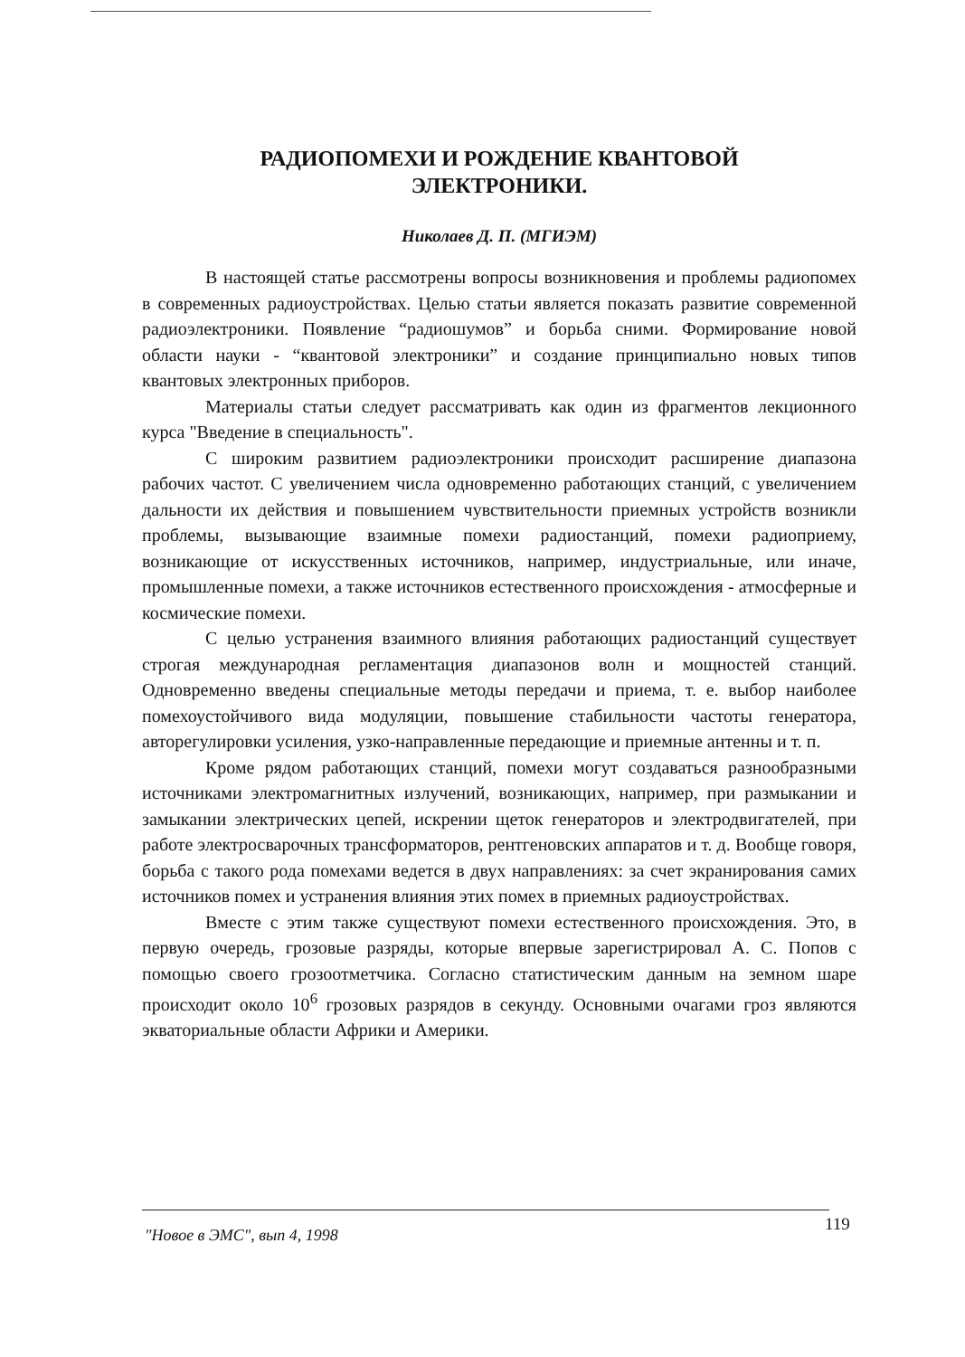РАДИОПОМЕХИ И РОЖДЕНИЕ КВАНТОВОЙ
ЭЛЕКТРОНИКИ.
Николаев Д. П. (МГИЭМ)
В настоящей статье рассмотрены вопросы возникновения и проблемы радиопомех в современных радиоустройствах. Целью статьи является показать развитие современной радиоэлектроники. Появление “радиошумов” и борьба сними. Формирование новой области науки - “квантовой электроники” и создание принципиально новых типов квантовых электронных приборов.
Материалы статьи следует рассматривать как один из фрагментов лекционного курса "Введение в специальность".
С широким развитием радиоэлектроники происходит расширение диапазона рабочих частот. С увеличением числа одновременно работающих станций, с увеличением дальности их действия и повышением чувствительности приемных устройств возникли проблемы, вызывающие взаимные помехи радиостанций, помехи радиоприему, возникающие от искусственных источников, например, индустриальные, или иначе, промышленные помехи, а также источников естественного происхождения - атмосферные и космические помехи.
С целью устранения взаимного влияния работающих радиостанций существует строгая международная регламентация диапазонов волн и мощностей станций. Одновременно введены специальные методы передачи и приема, т. е. выбор наиболее помехоустойчивого вида модуляции, повышение стабильности частоты генератора, авторегулировки усиления, узко-направленные передающие и приемные антенны и т. п.
Кроме рядом работающих станций, помехи могут создаваться разнообразными источниками электромагнитных излучений, возникающих, например, при размыкании и замыкании электрических цепей, искрении щеток генераторов и электродвигателей, при работе электросварочных трансформаторов, рентгеновских аппаратов и т. д. Вообще говоря, борьба с такого рода помехами ведется в двух направлениях: за счет экранирования самих источников помех и устранения влияния этих помех в приемных радиоустройствах.
Вместе с этим также существуют помехи естественного происхождения. Это, в первую очередь, грозовые разряды, которые впервые зарегистрировал А. С. Попов с помощью своего грозоотметчика. Согласно статистическим данным на земном шаре происходит около 10<sup>6</sup> грозовых разрядов в секунду. Основными очагами гроз являются экваториальные области Африки и Америки.
"Новое в ЭМС", вып 4, 1998
119